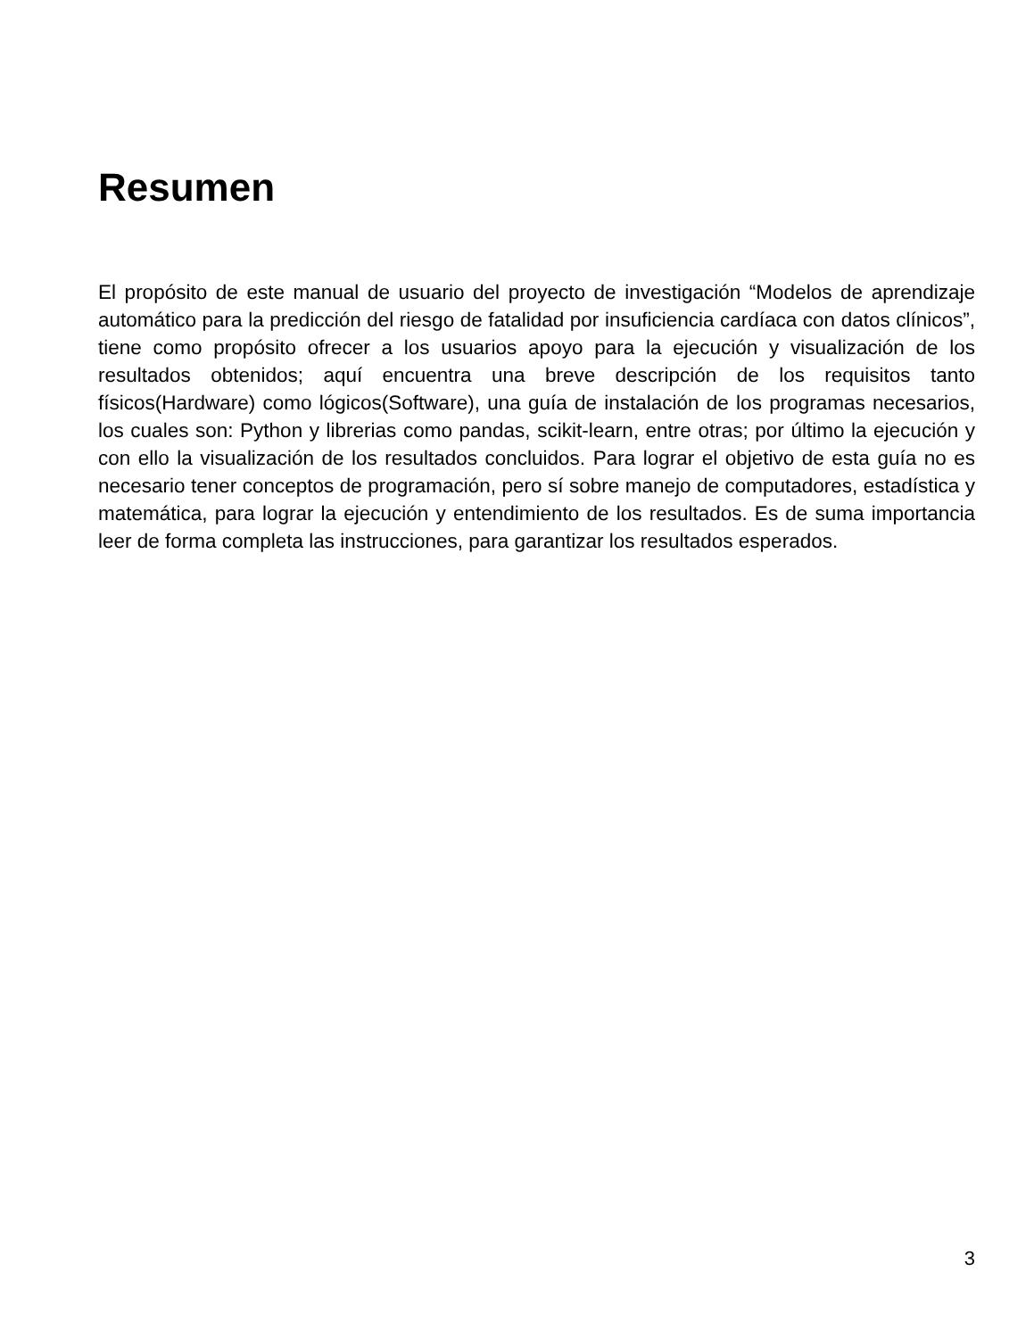Resumen
El propósito de este manual de usuario del proyecto de investigación “Modelos de aprendizaje automático para la predicción del riesgo de fatalidad por insuficiencia cardíaca con datos clínicos”, tiene como propósito ofrecer a los usuarios apoyo para la ejecución y visualización de los resultados obtenidos; aquí encuentra una breve descripción de los requisitos tanto físicos(Hardware) como lógicos(Software), una guía de instalación de los programas necesarios, los cuales son: Python y librerias como pandas, scikit-learn, entre otras; por último la ejecución y con ello la visualización de los resultados concluidos. Para lograr el objetivo de esta guía no es necesario tener conceptos de programación, pero sí sobre manejo de computadores, estadística y matemática, para lograr la ejecución y entendimiento de los resultados. Es de suma importancia leer de forma completa las instrucciones, para garantizar los resultados esperados.
3